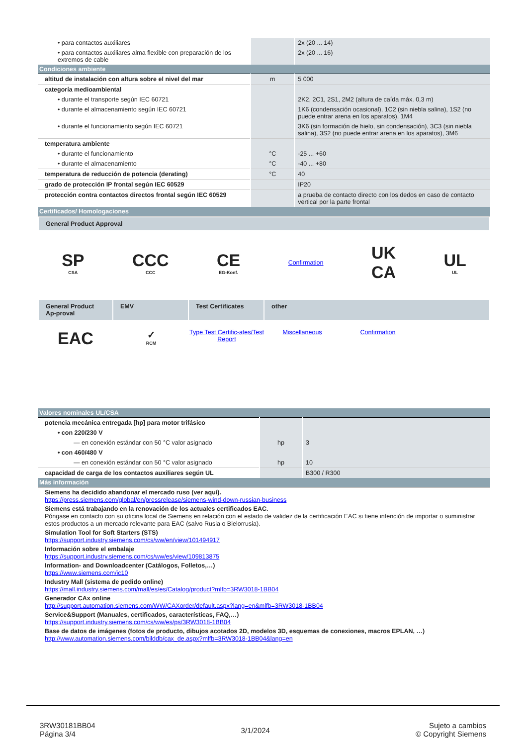| • para contactos auxiliares | | 2x (20 ... 14) |
| • para contactos auxiliares alma flexible con preparación de los extremos de cable | | 2x (20 ... 16) |
| Condiciones ambiente | | |
| altitud de instalación con altura sobre el nivel del mar | m | 5 000 |
| categoría medioambiental | | |
| • durante el transporte según IEC 60721 | | 2K2, 2C1, 2S1, 2M2 (altura de caída máx. 0,3 m) |
| • durante el almacenamiento según IEC 60721 | | 1K6 (condensación ocasional), 1C2 (sin niebla salina), 1S2 (no puede entrar arena en los aparatos), 1M4 |
| • durante el funcionamiento según IEC 60721 | | 3K6 (sin formación de hielo, sin condensación), 3C3 (sin niebla salina), 3S2 (no puede entrar arena en los aparatos), 3M6 |
| temperatura ambiente | | |
| • durante el funcionamiento | °C | -25 ... +60 |
| • durante el almacenamiento | °C | -40 ... +80 |
| temperatura de reducción de potencia (derating) | °C | 40 |
| grado de protección IP frontal según IEC 60529 | | IP20 |
| protección contra contactos directos frontal según IEC 60529 | | a prueba de contacto directo con los dedos en caso de contacto vertical por la parte frontal |
| Certificados/ Homologaciones | | |
General Product Approval
SP
CSA
CCC
CCC
CE
EG-Konf.
Confirmation
UK
CA
UL
UL
General Product Ap-proval
EMV Test Certificates
other
EAC
✓
RCM
Type Test Certific-ates/Test Report
Miscellaneous Confirmation
| Valores nominales UL/CSA | | |
| potencia mecánica entregada [hp] para motor trifásico | | |
| • con 220/230 V | | |
| — en conexión estándar con 50 °C valor asignado | hp | 3 |
| • con 460/480 V | | |
| — en conexión estándar con 50 °C valor asignado | hp | 10 |
| capacidad de carga de los contactos auxiliares según UL | | B300 / R300 |
| Más información | | |
Siemens ha decidido abandonar el mercado ruso (ver aquí).
https://press.siemens.com/global/en/pressrelease/siemens-wind-down-russian-business
Siemens está trabajando en la renovación de los actuales certificados EAC.
Póngase en contacto con su oficina local de Siemens en relación con el estado de validez de la certificación EAC si tiene intención de importar o suministrar estos productos a un mercado relevante para EAC (salvo Rusia o Bielorrusia).
Simulation Tool for Soft Starters (STS)
https://support.industry.siemens.com/cs/ww/en/view/101494917
Información sobre el embalaje
https://support.industry.siemens.com/cs/ww/es/view/109813875
Information- and Downloadcenter (Catálogos, Folletos,…)
https://www.siemens.com/ic10
Industry Mall (sistema de pedido online)
https://mall.industry.siemens.com/mall/es/es/Catalog/product?mlfb=3RW3018-1BB04
Generador CAx online
http://support.automation.siemens.com/WW/CAXorder/default.aspx?lang=en&mlfb=3RW3018-1BB04
Service&Support (Manuales, certificados, características, FAQ,…)
https://support.industry.siemens.com/cs/ww/es/ps/3RW3018-1BB04
Base de datos de imágenes (fotos de producto, dibujos acotados 2D, modelos 3D, esquemas de conexiones, macros EPLAN, …)
http://www.automation.siemens.com/bilddb/cax_de.aspx?mlfb=3RW3018-1BB04&lang=en
3RW30181BB04
Página 3/4
3/1/2024
Sujeto a cambios
© Copyright Siemens